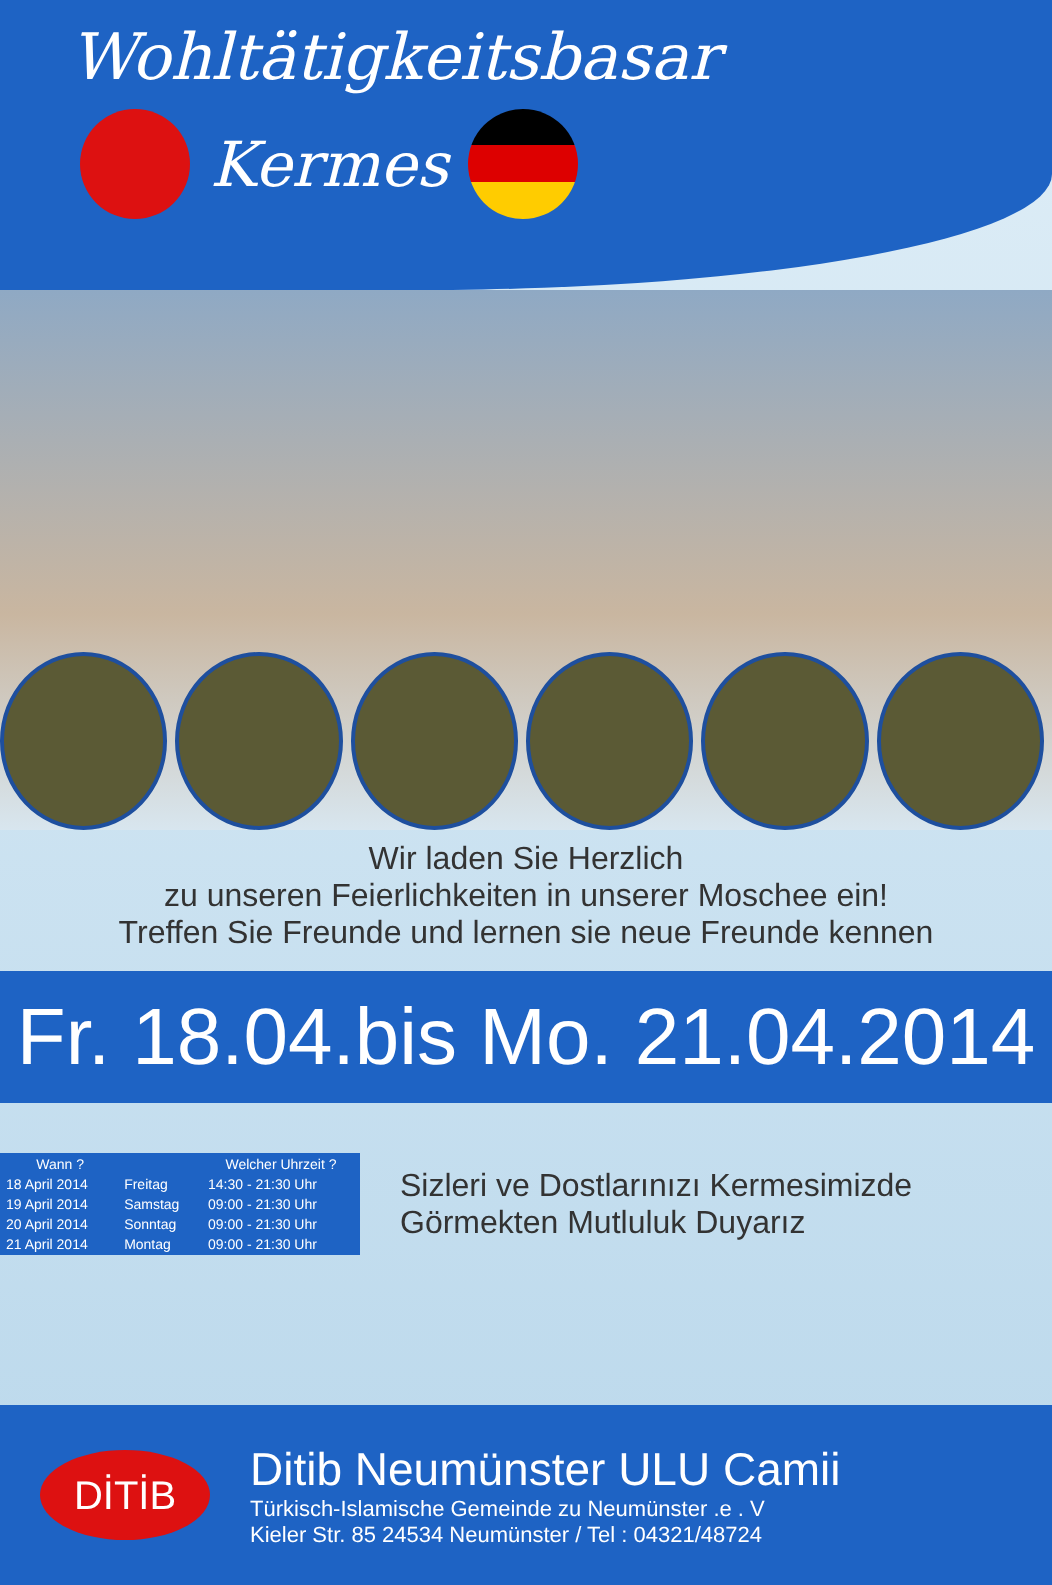Wohltätigkeitsbasar
Kermes
Wir laden Sie Herzlich
zu unseren Feierlichkeiten in unserer Moschee ein!
Treffen Sie Freunde und lernen sie neue Freunde kennen
Fr. 18.04.bis Mo. 21.04.2014
| Wann ? | | Welcher Uhrzeit ? |
| --- | --- | --- |
| 18 April 2014 | Freitag | 14:30 - 21:30 Uhr |
| 19 April 2014 | Samstag | 09:00 - 21:30 Uhr |
| 20 April 2014 | Sonntag | 09:00 - 21:30 Uhr |
| 21 April 2014 | Montag | 09:00 - 21:30 Uhr |
Sizleri ve Dostlarınızı Kermesimizde
Görmekten Mutluluk Duyarız
DİTİB
Ditib Neumünster ULU Camii
Türkisch-Islamische Gemeinde zu Neumünster .e . V
Kieler Str. 85 24534 Neumünster / Tel : 04321/48724